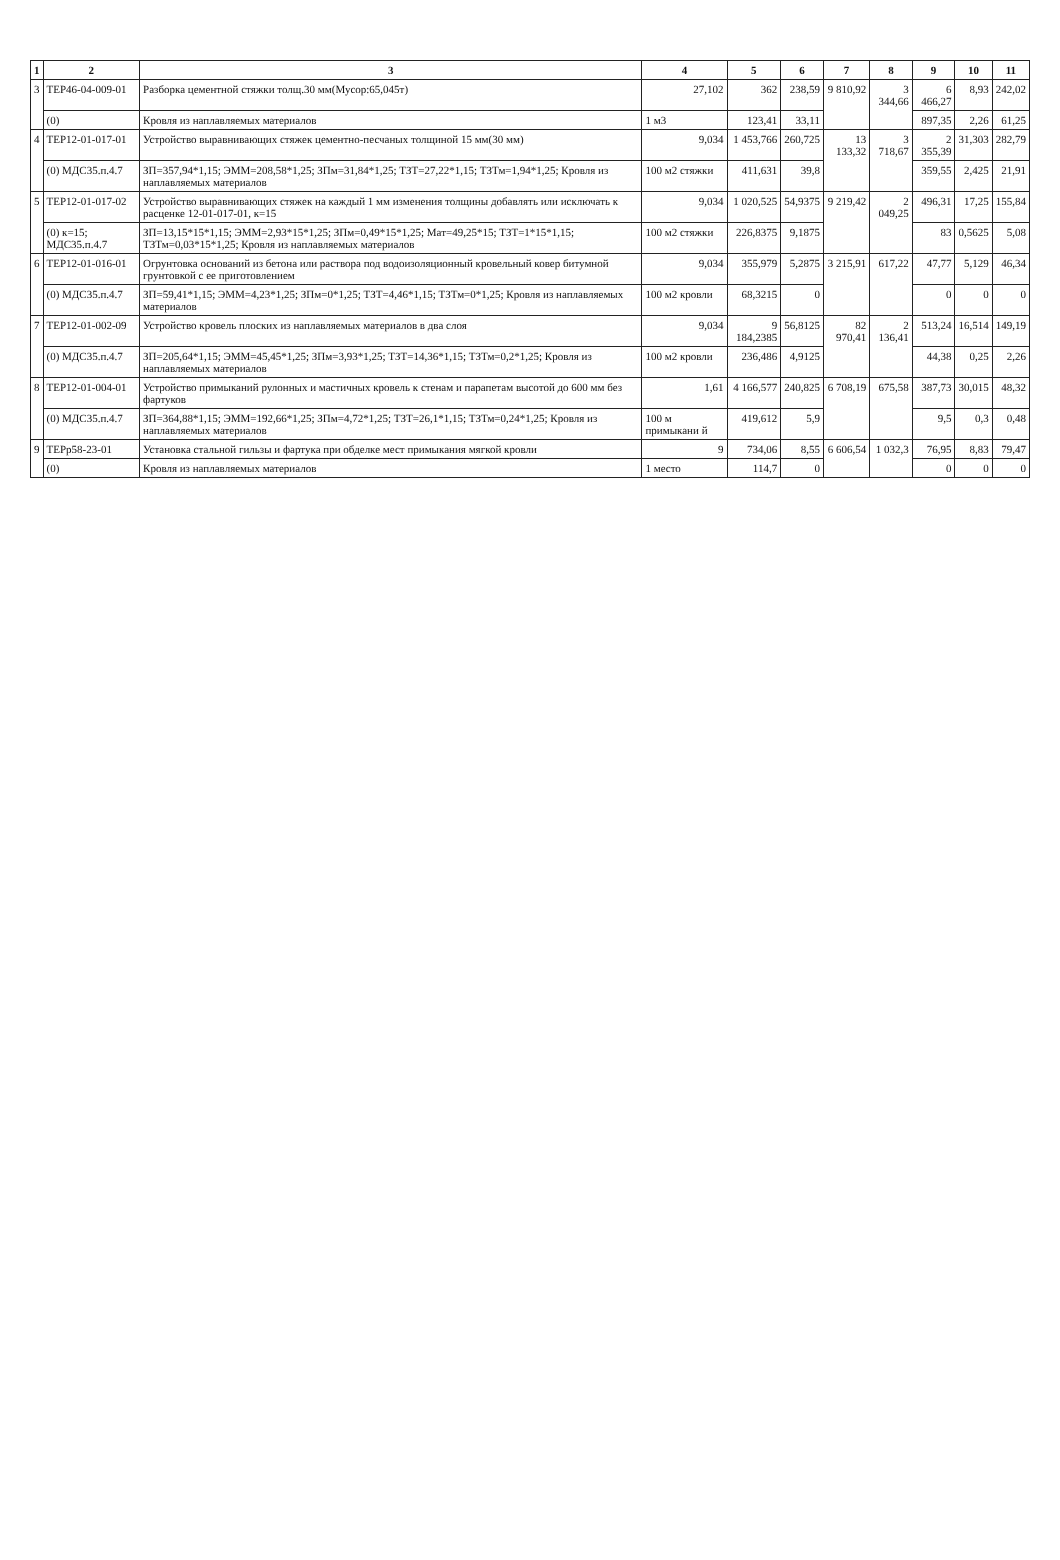| 1 | 2 | 3 | 4 | 5 | 6 | 7 | 8 | 9 | 10 | 11 |
| --- | --- | --- | --- | --- | --- | --- | --- | --- | --- | --- |
| 3 | ТЕР46-04-009-01 | Разборка цементной стяжки толщ.30 мм(Мусор:65,045т) | 27,102 | 362 | 238,59 | 9 810,92 | 3 344,66 | 6 466,27 | 8,93 | 242,02 |
| | (0) | Кровля из наплавляемых материалов | 1 м3 | 123,41 | 33,11 | | | 897,35 | 2,26 | 61,25 |
| 4 | ТЕР12-01-017-01 | Устройство выравнивающих стяжек цементно-песчаных толщиной 15 мм(30 мм) | 9,034 | 1 453,766 | 260,725 | 13 133,32 | 3 718,67 | 2 355,39 | 31,303 | 282,79 |
| | (0) МДС35.п.4.7 | ЗП=357,94*1,15; ЭММ=208,58*1,25; ЗПм=31,84*1,25; ТЗТ=27,22*1,15; ТЗТм=1,94*1,25; Кровля из наплавляемых материалов | 100 м2 стяжки | 411,631 | 39,8 | | | 359,55 | 2,425 | 21,91 |
| 5 | ТЕР12-01-017-02 | Устройство выравнивающих стяжек на каждый 1 мм изменения толщины добавлять или исключать к расценке 12-01-017-01, к=15 | 9,034 | 1 020,525 | 54,9375 | 9 219,42 | 2 049,25 | 496,31 | 17,25 | 155,84 |
| | (0) к=15; МДС35.п.4.7 | ЗП=13,15*15*1,15; ЭММ=2,93*15*1,25; ЗПм=0,49*15*1,25; Мат=49,25*15; ТЗТ=1*15*1,15; ТЗТм=0,03*15*1,25; Кровля из наплавляемых материалов | 100 м2 стяжки | 226,8375 | 9,1875 | | | 83 | 0,5625 | 5,08 |
| 6 | ТЕР12-01-016-01 | Огрунтовка оснований из бетона или раствора под водоизоляционный кровельный ковер битумной грунтовкой с ее приготовлением | 9,034 | 355,979 | 5,2875 | 3 215,91 | 617,22 | 47,77 | 5,129 | 46,34 |
| | (0) МДС35.п.4.7 | ЗП=59,41*1,15; ЭММ=4,23*1,25; ЗПм=0*1,25; ТЗТ=4,46*1,15; ТЗТм=0*1,25; Кровля из наплавляемых материалов | 100 м2 кровли | 68,3215 | 0 | | | 0 | 0 | 0 |
| 7 | ТЕР12-01-002-09 | Устройство кровель плоских из наплавляемых материалов в два слоя | 9,034 | 9 184,2385 | 56,8125 | 82 970,41 | 2 136,41 | 513,24 | 16,514 | 149,19 |
| | (0) МДС35.п.4.7 | ЗП=205,64*1,15; ЭММ=45,45*1,25; ЗПм=3,93*1,25; ТЗТ=14,36*1,15; ТЗТм=0,2*1,25; Кровля из наплавляемых материалов | 100 м2 кровли | 236,486 | 4,9125 | | | 44,38 | 0,25 | 2,26 |
| 8 | ТЕР12-01-004-01 | Устройство примыканий рулонных и мастичных кровель к стенам и парапетам высотой до 600 мм без фартуков | 1,61 | 4 166,577 | 240,825 | 6 708,19 | 675,58 | 387,73 | 30,015 | 48,32 |
| | (0) МДС35.п.4.7 | ЗП=364,88*1,15; ЭММ=192,66*1,25; ЗПм=4,72*1,25; ТЗТ=26,1*1,15; ТЗТм=0,24*1,25; Кровля из наплавляемых материалов | 100 м примыкани й | 419,612 | 5,9 | | | 9,5 | 0,3 | 0,48 |
| 9 | ТЕРр58-23-01 | Установка стальной гильзы и фартука при обделке мест примыкания мягкой кровли | 9 | 734,06 | 8,55 | 6 606,54 | 1 032,3 | 76,95 | 8,83 | 79,47 |
| | (0) | Кровля из наплавляемых материалов | 1 место | 114,7 | 0 | | | 0 | 0 | 0 |